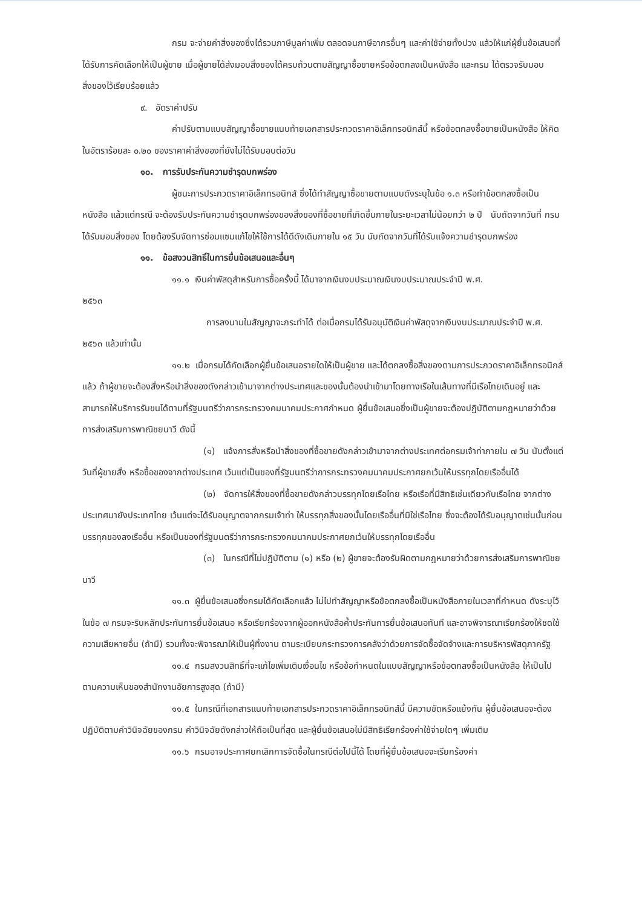กรม จะจ่ายค่าสิ่งของซึ่งได้รวมภาษีมูลค่าเพิ่ม ตลอดจนภาษีอากรอื่นๆ และค่าใช้จ่ายทั้งปวง แล้วให้แก่ผู้ยื่นข้อเสนอที่ได้รับการคัดเลือกให้เป็นผู้ขาย เมื่อผู้ขายได้ส่งมอบสิ่งของได้ครบถ้วนตามสัญญาซื้อขายหรือข้อตกลงเป็นหนังสือ และกรม ได้ตรวจรับมอบสิ่งของไว้เรียบร้อยแล้ว
๙. อัตราค่าปรับ
ค่าปรับตามแบบสัญญาซื้อขายแนบท้ายเอกสารประกวดราคาอิเล็กทรอนิกส์นี้ หรือข้อตกลงซื้อขายเป็นหนังสือ ให้คิดในอัตราร้อยละ ๐.๒๐ ของราคาค่าสิ่งของที่ยังไม่ได้รับมอบต่อวัน
๑๐. การรับประกันความชำรุดบกพร่อง
ผู้ชนะการประกวดราคาอิเล็กทรอนิกส์ ซึ่งได้ทำสัญญาซื้อขายตามแบบดังระบุในข้อ ๑.๓ หรือทำข้อตกลงซื้อเป็นหนังสือ แล้วแต่กรณี จะต้องรับประกันความชำรุดบกพร่องของสิ่งของที่ซื้อขายที่เกิดขึ้นภายในระยะเวลาไม่น้อยกว่า ๒ ปี นับถัดจากวันที่ กรม ได้รับมอบสิ่งของ โดยต้องรีบจัดการซ่อมแซมแก้ไขให้ใช้การได้ดีดังเดิมภายใน ๑๕ วัน นับถัดจากวันที่ได้รับแจ้งความชำรุดบกพร่อง
๑๑. ข้อสงวนสิทธิ์ในการยื่นข้อเสนอและอื่นๆ
๑๑.๑ เงินค่าพัสดุสำหรับการซื้อครั้งนี้ ได้มาจากเงินงบประมาณเงินงบประมาณประจำปี พ.ศ.
๒๕๖๓
การลงนามในสัญญาจะกระทำได้ ต่อเมื่อกรมได้รับอนุมัติเงินค่าพัสดุจากเงินงบประมาณประจำปี พ.ศ. ๒๕๖๓ แล้วเท่านั้น
๑๑.๒ เมื่อกรมได้คัดเลือกผู้ยื่นข้อเสนอรายใดให้เป็นผู้ขาย และได้ตกลงซื้อสิ่งของตามการประกวดราคาอิเล็กทรอนิกส์แล้ว ถ้าผู้ขายจะต้องสั่งหรือนำสิ่งของดังกล่าวเข้ามาจากต่างประเทศและของนั้นต้องนำเข้ามาโดยทางเรือในเส้นทางที่มีเรือไทยเดินอยู่ และสามารถให้บริการรับขนได้ตามที่รัฐมนตรีว่าการกระทรวงคมนาคมประกาศกำหนด ผู้ยื่นข้อเสนอซึ่งเป็นผู้ขายจะต้องปฏิบัติตามกฎหมายว่าด้วยการส่งเสริมการพาณิชยนาวี ดังนี้
(๑) แจ้งการสั่งหรือนำสิ่งของที่ซื้อขายดังกล่าวเข้ามาจากต่างประเทศต่อกรมเจ้าท่าภายใน ๗ วัน นับตั้งแต่วันที่ผู้ขายสั่ง หรือซื้อของจากต่างประเทศ เว้นแต่เป็นของที่รัฐมนตรีว่าการกระทรวงคมนาคมประกาศยกเว้นให้บรรทุกโดยเรืออื่นได้
(๒) จัดการให้สิ่งของที่ซื้อขายดังกล่าวบรรทุกโดยเรือไทย หรือเรือที่มีสิทธิเช่นเดียวกับเรือไทย จากต่างประเทศมายังประเทศไทย เว้นแต่จะได้รับอนุญาตจากกรมเจ้าท่า ให้บรรทุกสิ่งของนั้นโดยเรืออื่นที่มิใช่เรือไทย ซึ่งจะต้องได้รับอนุญาตเช่นนั้นก่อนบรรทุกของลงเรืออื่น หรือเป็นของที่รัฐมนตรีว่าการกระทรวงคมนาคมประกาศยกเว้นให้บรรทุกโดยเรืออื่น
(๓) ในกรณีที่ไม่ปฏิบัติตาม (๑) หรือ (๒) ผู้ขายจะต้องรับผิดตามกฎหมายว่าด้วยการส่งเสริมการพาณิชยนาวี
๑๑.๓ ผู้ยื่นข้อเสนอซึ่งกรมได้คัดเลือกแล้ว ไม่ไปทำสัญญาหรือข้อตกลงซื้อเป็นหนังสือภายในเวลาที่กำหนด ดังระบุไว้ในข้อ ๗ กรมจะริบหลักประกันการยื่นข้อเสนอ หรือเรียกร้องจากผู้ออกหนังสือค้ำประกันการยื่นข้อเสนอทันที และอาจพิจารณาเรียกร้องให้ชดใช้ความเสียหายอื่น (ถ้ามี) รวมทั้งจะพิจารณาให้เป็นผู้ทิ้งงาน ตามระเบียบกระทรวงการคลังว่าด้วยการจัดซื้อจัดจ้างและการบริหารพัสดุภาครัฐ
๑๑.๔ กรมสงวนสิทธิ์ที่จะแก้ไขเพิ่มเติมเงื่อนไข หรือข้อกำหนดในแบบสัญญาหรือข้อตกลงซื้อเป็นหนังสือ ให้เป็นไปตามความเห็นของสำนักงานอัยการสูงสุด (ถ้ามี)
๑๑.๕ ในกรณีที่เอกสารแนบท้ายเอกสารประกวดราคาอิเล็กทรอนิกส์นี้ มีความขัดหรือแย้งกัน ผู้ยื่นข้อเสนอจะต้องปฏิบัติตามคำวินิจฉัยของกรม คำวินิจฉัยดังกล่าวให้ถือเป็นที่สุด และผู้ยื่นข้อเสนอไม่มีสิทธิเรียกร้องค่าใช้จ่ายใดๆ เพิ่มเติม
๑๑.๖ กรมอาจประกาศยกเลิกการจัดซื้อในกรณีต่อไปนี้ได้ โดยที่ผู้ยื่นข้อเสนอจะเรียกร้องค่า